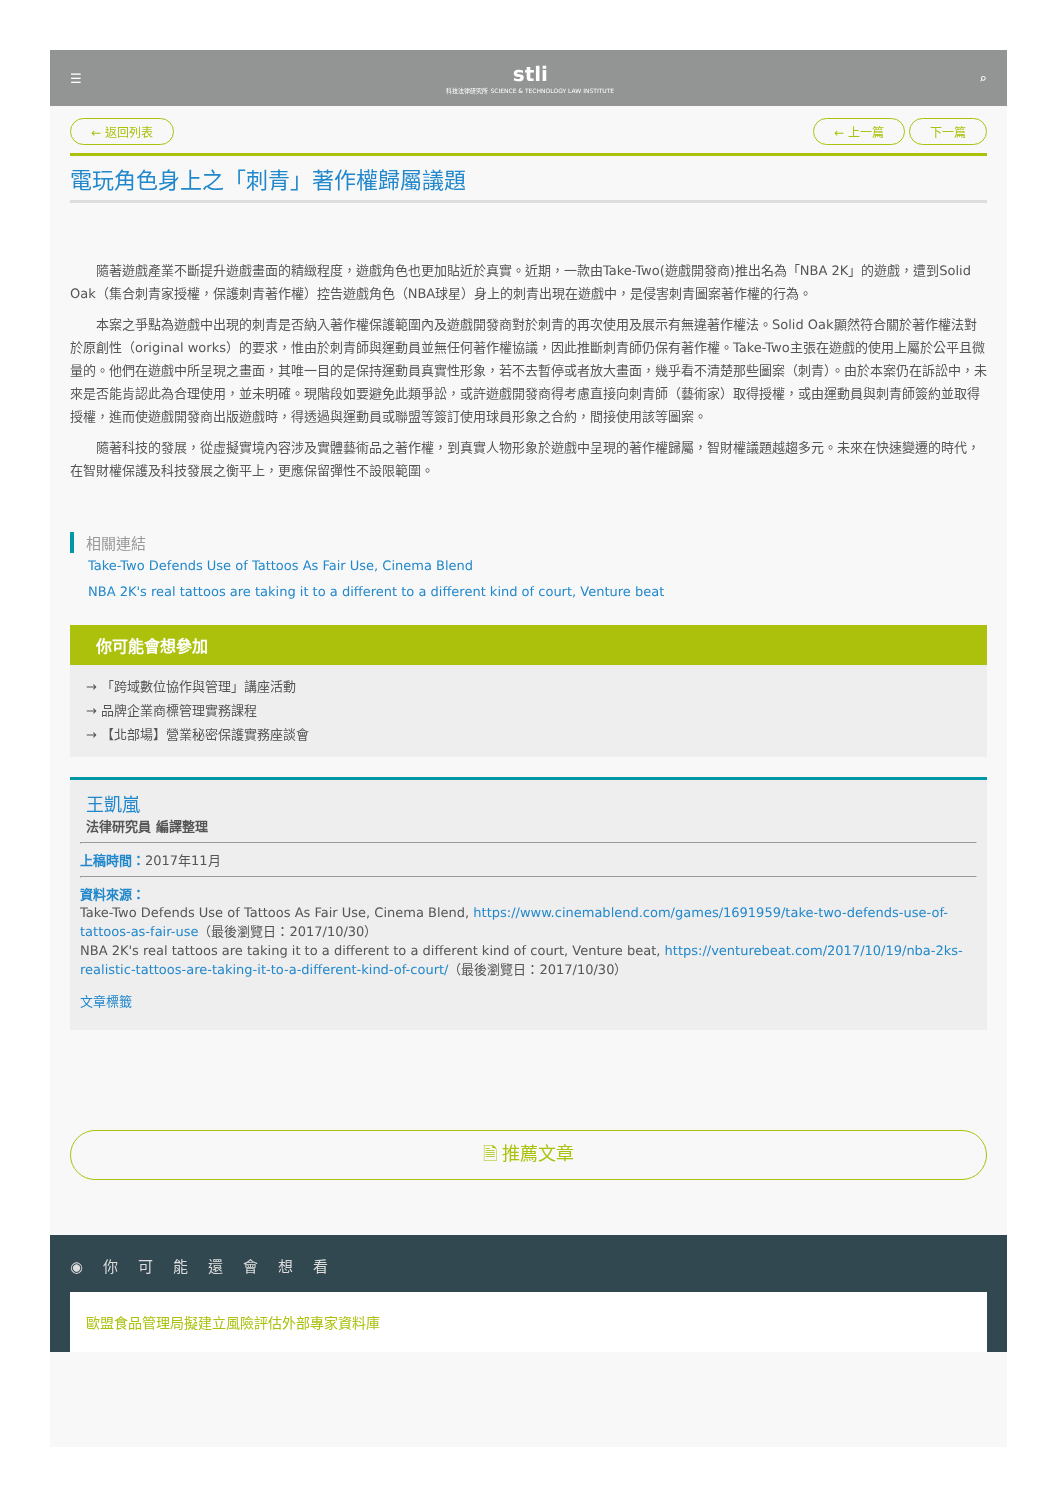☰
stli
科技法律研究所 SCIENCE & TECHNOLOGY LAW INSTITUTE
⌕
← 返回列表 ← 上一篇 下一篇
電玩角色身上之「刺青」著作權歸屬議題
隨著遊戲產業不斷提升遊戲畫面的精緻程度，遊戲角色也更加貼近於真實。近期，一款由Take-Two(遊戲開發商)推出名為「NBA 2K」的遊戲，遭到Solid Oak（集合刺青家授權，保護刺青著作權）控告遊戲角色（NBA球星）身上的刺青出現在遊戲中，是侵害刺青圖案著作權的行為。
本案之爭點為遊戲中出現的刺青是否納入著作權保護範圍內及遊戲開發商對於刺青的再次使用及展示有無違著作權法。Solid Oak顯然符合關於著作權法對於原創性（original works）的要求，惟由於刺青師與運動員並無任何著作權協議，因此推斷刺青師仍保有著作權。Take-Two主張在遊戲的使用上屬於公平且微量的。他們在遊戲中所呈現之畫面，其唯一目的是保持運動員真實性形象，若不去暫停或者放大畫面，幾乎看不清楚那些圖案（刺青）。由於本案仍在訴訟中，未來是否能肯認此為合理使用，並未明確。現階段如要避免此類爭訟，或許遊戲開發商得考慮直接向刺青師（藝術家）取得授權，或由運動員與刺青師簽約並取得授權，進而使遊戲開發商出版遊戲時，得透過與運動員或聯盟等簽訂使用球員形象之合約，間接使用該等圖案。
隨著科技的發展，從虛擬實境內容涉及實體藝術品之著作權，到真實人物形象於遊戲中呈現的著作權歸屬，智財權議題越趨多元。未來在快速變遷的時代，在智財權保護及科技發展之衡平上，更應保留彈性不設限範圍。
相關連結
Take-Two Defends Use of Tattoos As Fair Use, Cinema Blend
NBA 2K's real tattoos are taking it to a different to a different kind of court, Venture beat
你可能會想參加
→ 「跨域數位協作與管理」講座活動
→ 品牌企業商標管理實務課程
→ 【北部場】營業秘密保護實務座談會
王凱嵐
法律研究員 編譯整理
上稿時間：2017年11月
資料來源：
Take-Two Defends Use of Tattoos As Fair Use, Cinema Blend, https://www.cinemablend.com/games/1691959/take-two-defends-use-of-tattoos-as-fair-use（最後瀏覽日：2017/10/30）
NBA 2K's real tattoos are taking it to a different to a different kind of court, Venture beat, https://venturebeat.com/2017/10/19/nba-2ks-realistic-tattoos-are-taking-it-to-a-different-kind-of-court/（最後瀏覽日：2017/10/30）
文章標籤
🗎 推薦文章
◉你可能還會想看
歐盟食品管理局擬建立風險評估外部專家資料庫